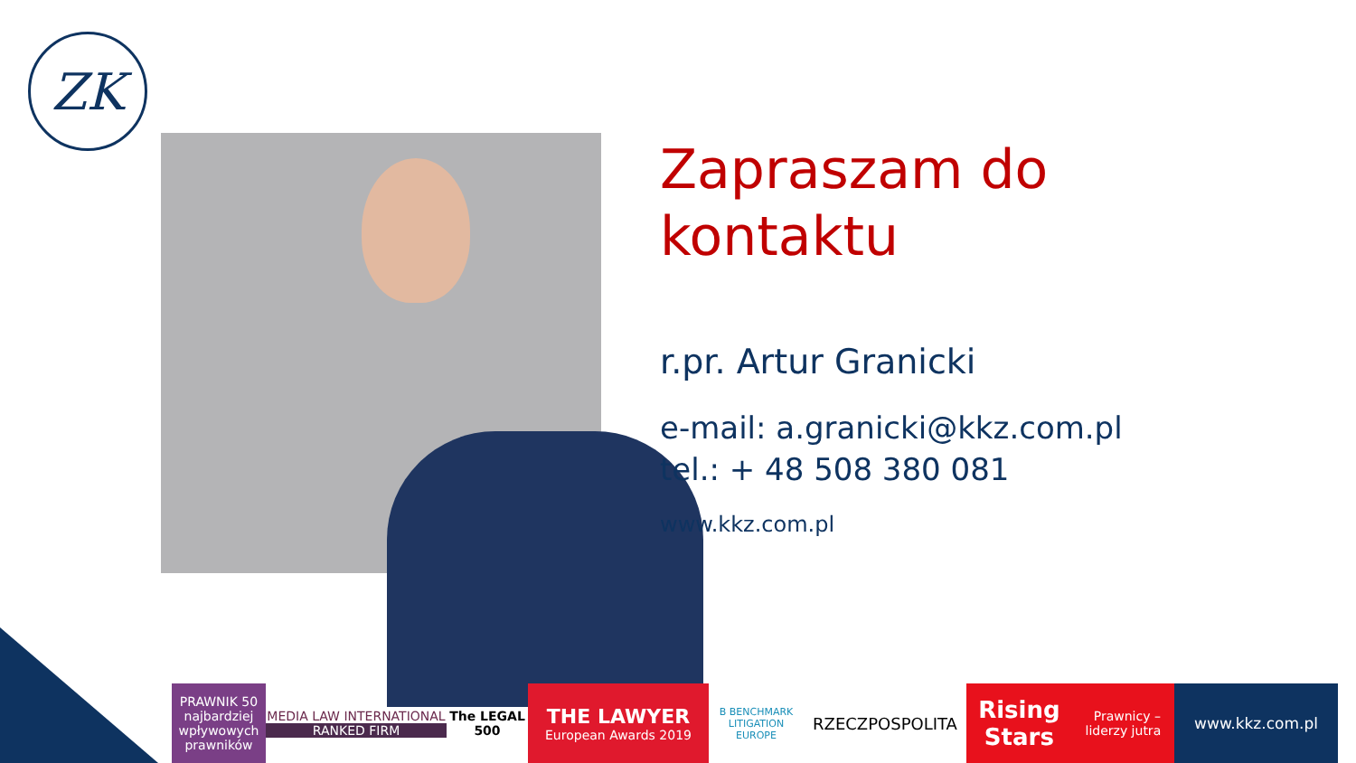ZK
Zapraszam do
kontaktu
r.pr. Artur Granicki
e-mail: a.granicki@kkz.com.pl
tel.: + 48 508 380 081
www.kkz.com.pl
PRAWNIK 50 najbardziej wpływowych prawników
MEDIA LAW INTERNATIONAL
RANKED FIRM
The LEGAL 500
THE LAWYER
European Awards 2019
B BENCHMARK LITIGATION EUROPE
RZECZPOSPOLITA
Rising Stars Prawnicy – liderzy jutra
www.kkz.com.pl